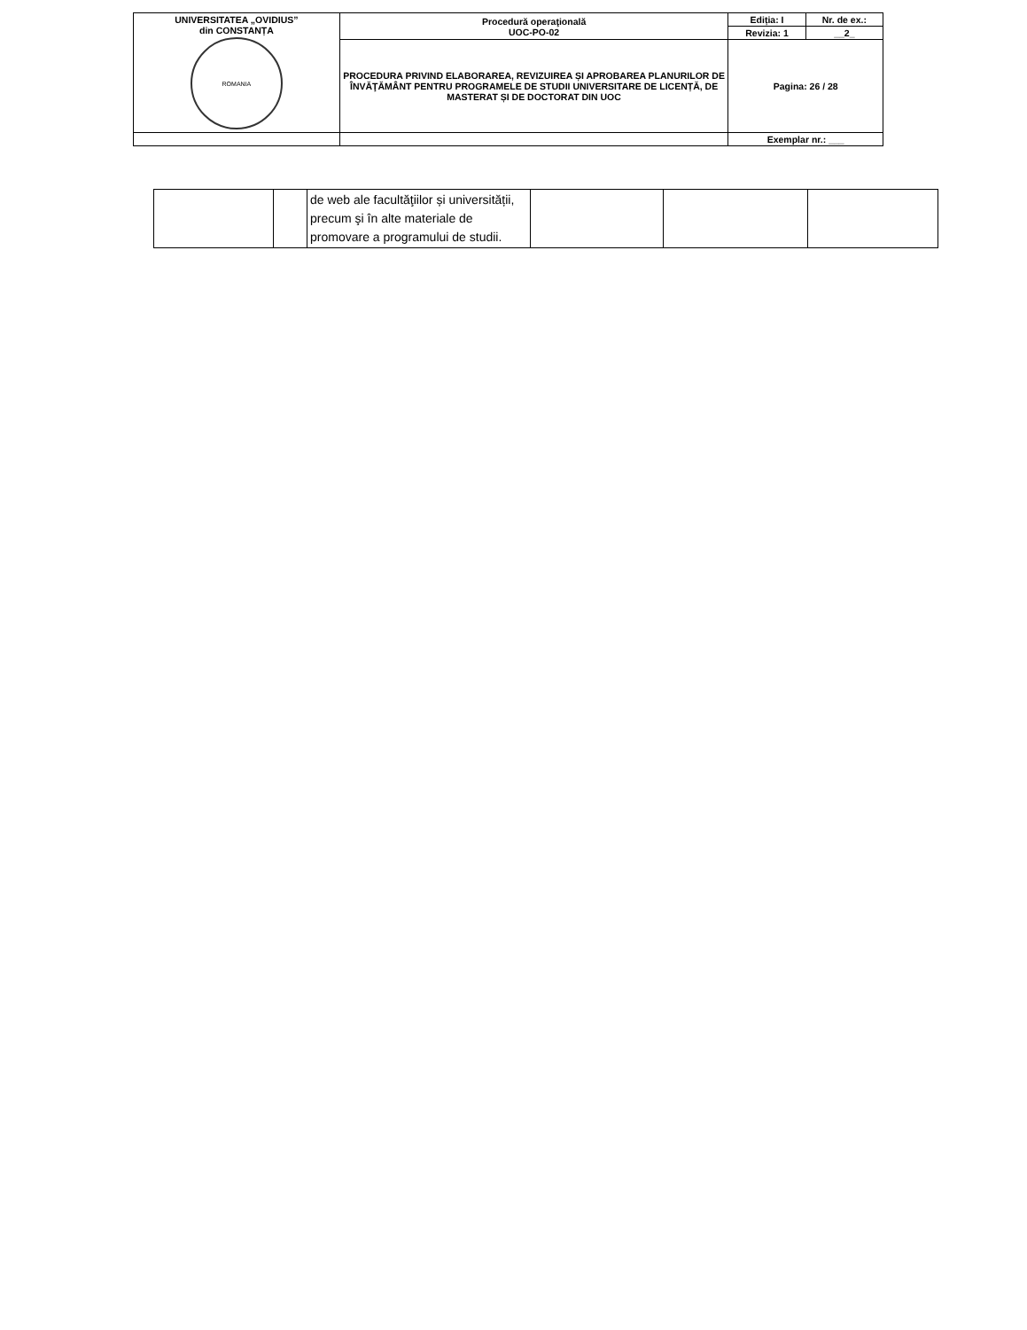| UNIVERSITATEA „OVIDIUS” din CONSTANȚA ROMANIA | Procedură operaţională UOC-PO-02 | Ediția: I | Nr. de ex.: |
| | | Revizia: 1 | __2_ |
| | PROCEDURA PRIVIND ELABORAREA, REVIZUIREA ȘI APROBAREA PLANURILOR DE ÎNVĂŢĂMÂNT PENTRU PROGRAMELE DE STUDII UNIVERSITARE DE LICENȚĂ, DE MASTERAT ȘI DE DOCTORAT DIN UOC | Pagina: 26 / 28 | |
| | | Exemplar nr.: ___ | |
| | | de web ale facultăţiilor și universității, precum şi în alte materiale de promovare a programului de studii. | | | |